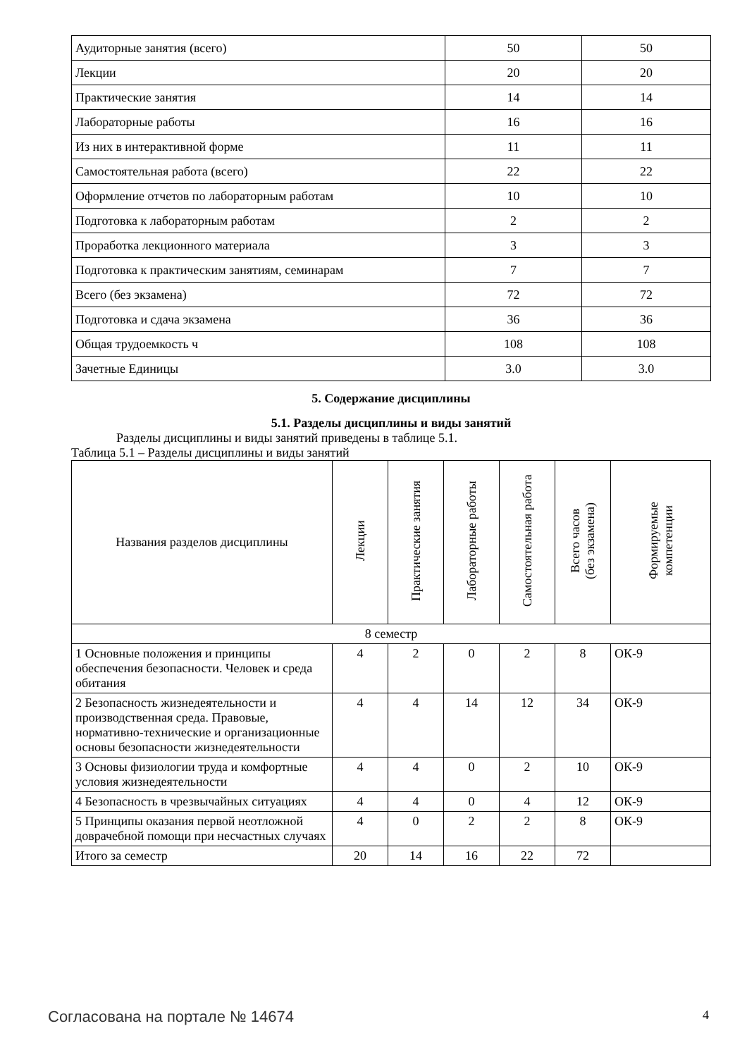| Аудиторные занятия (всего) | 50 | 50 |
| Лекции | 20 | 20 |
| Практические занятия | 14 | 14 |
| Лабораторные работы | 16 | 16 |
| Из них в интерактивной форме | 11 | 11 |
| Самостоятельная работа (всего) | 22 | 22 |
| Оформление отчетов по лабораторным работам | 10 | 10 |
| Подготовка к лабораторным работам | 2 | 2 |
| Проработка лекционного материала | 3 | 3 |
| Подготовка к практическим занятиям, семинарам | 7 | 7 |
| Всего (без экзамена) | 72 | 72 |
| Подготовка и сдача экзамена | 36 | 36 |
| Общая трудоемкость ч | 108 | 108 |
| Зачетные Единицы | 3.0 | 3.0 |
5. Содержание дисциплины
5.1. Разделы дисциплины и виды занятий
Разделы дисциплины и виды занятий приведены в таблице 5.1.
Таблица 5.1 – Разделы дисциплины и виды занятий
| Названия разделов дисциплины | Лекции | Практические занятия | Лабораторные работы | Самостоятельная работа | Всего часов (без экзамена) | Формируемые компетенции |
| --- | --- | --- | --- | --- | --- | --- |
| 8 семестр | | | | | | |
| 1 Основные положения и принципы обеспечения безопасности. Человек и среда обитания | 4 | 2 | 0 | 2 | 8 | ОК-9 |
| 2 Безопасность жизнедеятельности и производственная среда. Правовые, нормативно-технические и организационные основы безопасности жизнедеятельности | 4 | 4 | 14 | 12 | 34 | ОК-9 |
| 3 Основы физиологии труда и комфортные условия жизнедеятельности | 4 | 4 | 0 | 2 | 10 | ОК-9 |
| 4 Безопасность в чрезвычайных ситуациях | 4 | 4 | 0 | 4 | 12 | ОК-9 |
| 5 Принципы оказания первой неотложной доврачебной помощи при несчастных случаях | 4 | 0 | 2 | 2 | 8 | ОК-9 |
| Итого за семестр | 20 | 14 | 16 | 22 | 72 | |
Согласована на портале № 14674 4